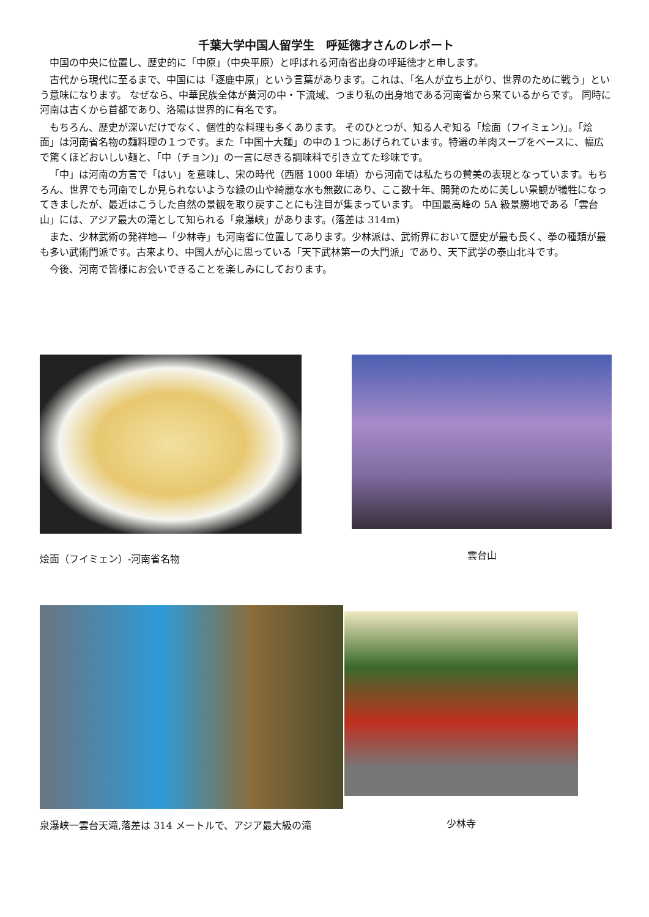千葉大学中国人留学生　呼延徳才さんのレポート
中国の中央に位置し、歴史的に「中原」（中央平原）と呼ばれる河南省出身の呼延徳才と申します。
古代から現代に至るまで、中国には「逐鹿中原」という言葉があります。これは、「名人が立ち上がり、世界のために戦う」という意味になります。 なぜなら、中華民族全体が黄河の中・下流域、つまり私の出身地である河南省から来ているからです。 同時に河南は古くから首都であり、洛陽は世界的に有名です。
もちろん、歴史が深いだけでなく、個性的な料理も多くあります。 そのひとつが、知る人ぞ知る「烩面（フイミェン)」。「烩面」は河南省名物の麺料理の１つです。また「中国十大麺」の中の１つにあげられています。特選の羊肉スープをベースに、幅広で驚くほどおいしい麺と、「中（チョン)」の一言に尽きる調味料で引き立てた珍味です。
「中」は河南の方言で「はい」を意味し、宋の時代（西暦 1000 年頃）から河南では私たちの賛美の表現となっています。もちろん、世界でも河南でしか見られないような緑の山や綺麗な水も無数にあり、ここ数十年、開発のために美しい景観が犠牲になってきましたが、最近はこうした自然の景観を取り戻すことにも注目が集まっています。 中国最高峰の 5A 級景勝地である「雲台山」には、アジア最大の滝として知られる「泉瀑峡」があります。(落差は 314m)
また、少林武術の発祥地—「少林寺」も河南省に位置してあります。少林派は、武術界において歴史が最も長く、拳の種類が最も多い武術門派です。古来より、中国人が心に思っている「天下武林第一の大門派」であり、天下武学の泰山北斗です。
今後、河南で皆様にお会いできることを楽しみにしております。
烩面（フイミェン）-河南省名物 雲台山
泉瀑峡一雲台天滝,落差は 314 メートルで、アジア最大級の滝
少林寺